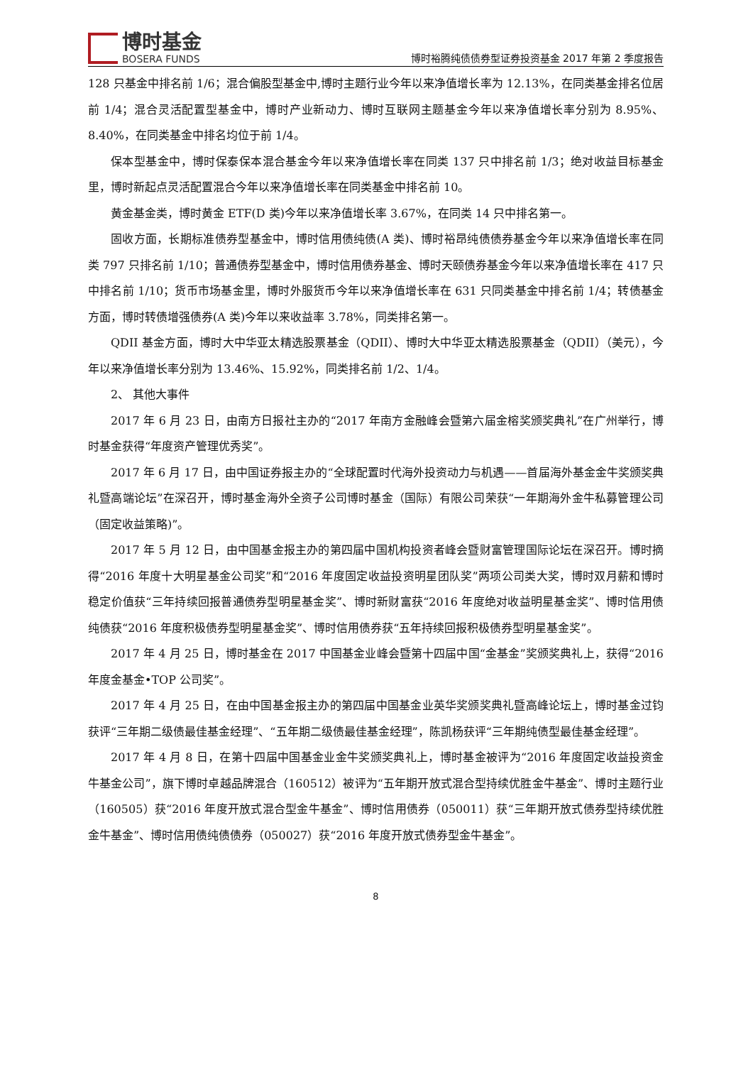博时基金
BOSERA FUNDS
博时裕腾纯债债券型证券投资基金 2017 年第 2 季度报告
128 只基金中排名前 1/6；混合偏股型基金中,博时主题行业今年以来净值增长率为 12.13%，在同类基金排名位居前 1/4；混合灵活配置型基金中，博时产业新动力、博时互联网主题基金今年以来净值增长率分别为 8.95%、8.40%，在同类基金中排名均位于前 1/4。
保本型基金中，博时保泰保本混合基金今年以来净值增长率在同类 137 只中排名前 1/3；绝对收益目标基金里，博时新起点灵活配置混合今年以来净值增长率在同类基金中排名前 10。
黄金基金类，博时黄金 ETF(D 类)今年以来净值增长率 3.67%，在同类 14 只中排名第一。
固收方面，长期标准债券型基金中，博时信用债纯债(A 类)、博时裕昂纯债债券基金今年以来净值增长率在同类 797 只排名前 1/10；普通债券型基金中，博时信用债券基金、博时天颐债券基金今年以来净值增长率在 417 只中排名前 1/10；货币市场基金里，博时外服货币今年以来净值增长率在 631 只同类基金中排名前 1/4；转债基金方面，博时转债增强债券(A 类)今年以来收益率 3.78%，同类排名第一。
QDII 基金方面，博时大中华亚太精选股票基金（QDII）、博时大中华亚太精选股票基金（QDII）（美元），今年以来净值增长率分别为 13.46%、15.92%，同类排名前 1/2、1/4。
2、 其他大事件
2017 年 6 月 23 日，由南方日报社主办的“2017 年南方金融峰会暨第六届金榕奖颁奖典礼”在广州举行，博时基金获得“年度资产管理优秀奖”。
2017 年 6 月 17 日，由中国证券报主办的“全球配置时代海外投资动力与机遇——首届海外基金金牛奖颁奖典礼暨高端论坛”在深召开，博时基金海外全资子公司博时基金（国际）有限公司荣获“一年期海外金牛私募管理公司（固定收益策略)”。
2017 年 5 月 12 日，由中国基金报主办的第四届中国机构投资者峰会暨财富管理国际论坛在深召开。博时摘得“2016 年度十大明星基金公司奖”和“2016 年度固定收益投资明星团队奖”两项公司类大奖，博时双月薪和博时稳定价值获“三年持续回报普通债券型明星基金奖”、博时新财富获“2016 年度绝对收益明星基金奖”、博时信用债纯债获“2016 年度积极债券型明星基金奖”、博时信用债券获“五年持续回报积极债券型明星基金奖”。
2017 年 4 月 25 日，博时基金在 2017 中国基金业峰会暨第十四届中国“金基金”奖颁奖典礼上，获得“2016 年度金基金•TOP 公司奖”。
2017 年 4 月 25 日，在由中国基金报主办的第四届中国基金业英华奖颁奖典礼暨高峰论坛上，博时基金过钧获评“三年期二级债最佳基金经理”、“五年期二级债最佳基金经理”，陈凯杨获评“三年期纯债型最佳基金经理”。
2017 年 4 月 8 日，在第十四届中国基金业金牛奖颁奖典礼上，博时基金被评为“2016 年度固定收益投资金牛基金公司”，旗下博时卓越品牌混合（160512）被评为“五年期开放式混合型持续优胜金牛基金”、博时主题行业（160505）获“2016 年度开放式混合型金牛基金”、博时信用债券（050011）获“三年期开放式债券型持续优胜金牛基金”、博时信用债纯债债券（050027）获“2016 年度开放式债券型金牛基金”。
8